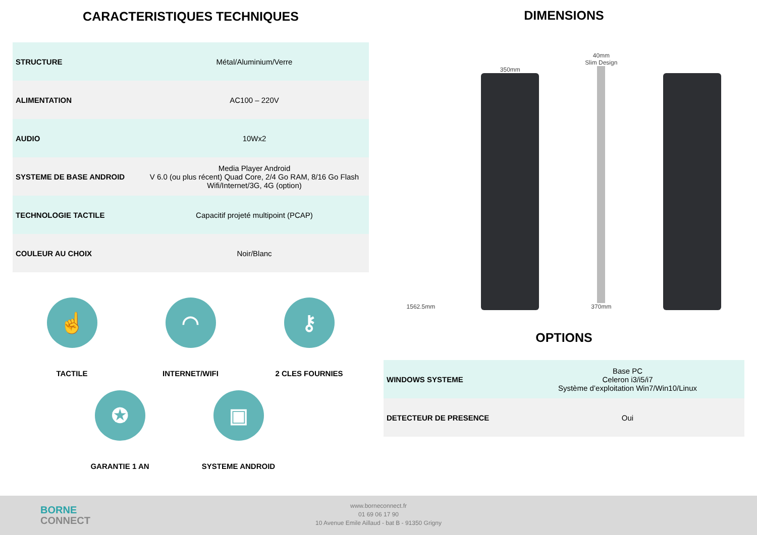CARACTERISTIQUES TECHNIQUES
| STRUCTURE | Métal/Aluminium/Verre |
| ALIMENTATION | AC100 – 220V |
| AUDIO | 10Wx2 |
| SYSTEME DE BASE ANDROID | Media Player Android V 6.0 (ou plus récent) Quad Core, 2/4 Go RAM, 8/16 Go Flash Wifi/Internet/3G, 4G (option) |
| TECHNOLOGIE TACTILE | Capacitif projeté multipoint (PCAP) |
| COULEUR AU CHOIX | Noir/Blanc |
☝
TACTILE
◠
INTERNET/WIFI
⚷
2 CLES FOURNIES
✪
GARANTIE 1 AN
▣
SYSTEME ANDROID
DIMENSIONS
1562.5mm
350mm
40mm
Slim Design
370mm
OPTIONS
| WINDOWS SYSTEME | Base PC Celeron i3/i5/i7 Système d’exploitation Win7/Win10/Linux |
| DETECTEUR DE PRESENCE | Oui |
BORNE
CONNECT
www.borneconnect.fr
01 69 06 17 90
10 Avenue Emile Aillaud - bat B - 91350 Grigny